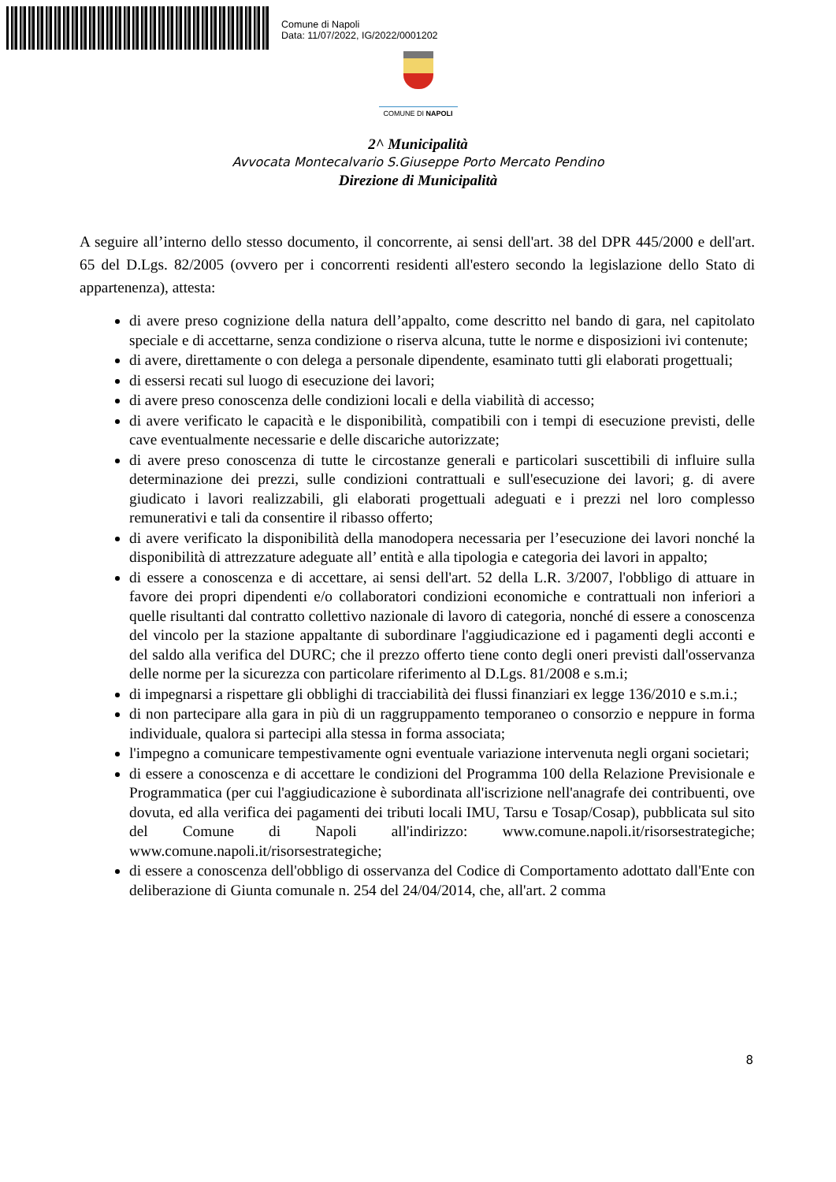Comune di Napoli
Data: 11/07/2022, IG/2022/0001202
COMUNE DI NAPOLI
2^ Municipalità
Avvocata Montecalvario S.Giuseppe Porto Mercato Pendino
Direzione di Municipalità
A seguire all’interno dello stesso documento, il concorrente, ai sensi dell'art. 38 del DPR 445/2000 e dell'art. 65 del D.Lgs. 82/2005 (ovvero per i concorrenti residenti all'estero secondo la legislazione dello Stato di appartenenza), attesta:
di avere preso cognizione della natura dell’appalto, come descritto nel bando di gara, nel capitolato speciale e di accettarne, senza condizione o riserva alcuna, tutte le norme e disposizioni ivi contenute;
di avere, direttamente o con delega a personale dipendente, esaminato tutti gli elaborati progettuali;
di essersi recati sul luogo di esecuzione dei lavori;
di avere preso conoscenza delle condizioni locali e della viabilità di accesso;
di avere verificato le capacità e le disponibilità, compatibili con i tempi di esecuzione previsti, delle cave eventualmente necessarie e delle discariche autorizzate;
di avere preso conoscenza di tutte le circostanze generali e particolari suscettibili di influire sulla determinazione dei prezzi, sulle condizioni contrattuali e sull'esecuzione dei lavori; g. di avere giudicato i lavori realizzabili, gli elaborati progettuali adeguati e i prezzi nel loro complesso remunerativi e tali da consentire il ribasso offerto;
di avere verificato la disponibilità della manodopera necessaria per l’esecuzione dei lavori nonché la disponibilità di attrezzature adeguate all’ entità e alla tipologia e categoria dei lavori in appalto;
di essere a conoscenza e di accettare, ai sensi dell'art. 52 della L.R. 3/2007, l'obbligo di attuare in favore dei propri dipendenti e/o collaboratori condizioni economiche e contrattuali non inferiori a quelle risultanti dal contratto collettivo nazionale di lavoro di categoria, nonché di essere a conoscenza del vincolo per la stazione appaltante di subordinare l'aggiudicazione ed i pagamenti degli acconti e del saldo alla verifica del DURC; che il prezzo offerto tiene conto degli oneri previsti dall'osservanza delle norme per la sicurezza con particolare riferimento al D.Lgs. 81/2008 e s.m.i;
di impegnarsi a rispettare gli obblighi di tracciabilità dei flussi finanziari ex legge 136/2010 e s.m.i.;
di non partecipare alla gara in più di un raggruppamento temporaneo o consorzio e neppure in forma individuale, qualora si partecipi alla stessa in forma associata;
l'impegno a comunicare tempestivamente ogni eventuale variazione intervenuta negli organi societari;
di essere a conoscenza e di accettare le condizioni del Programma 100 della Relazione Previsionale e Programmatica (per cui l'aggiudicazione è subordinata all'iscrizione nell'anagrafe dei contribuenti, ove dovuta, ed alla verifica dei pagamenti dei tributi locali IMU, Tarsu e Tosap/Cosap), pubblicata sul sito del Comune di Napoli all'indirizzo: www.comune.napoli.it/risorsestrategiche; www.comune.napoli.it/risorsestrategiche;
di essere a conoscenza dell'obbligo di osservanza del Codice di Comportamento adottato dall'Ente con deliberazione di Giunta comunale n. 254 del 24/04/2014, che, all'art. 2 comma
8